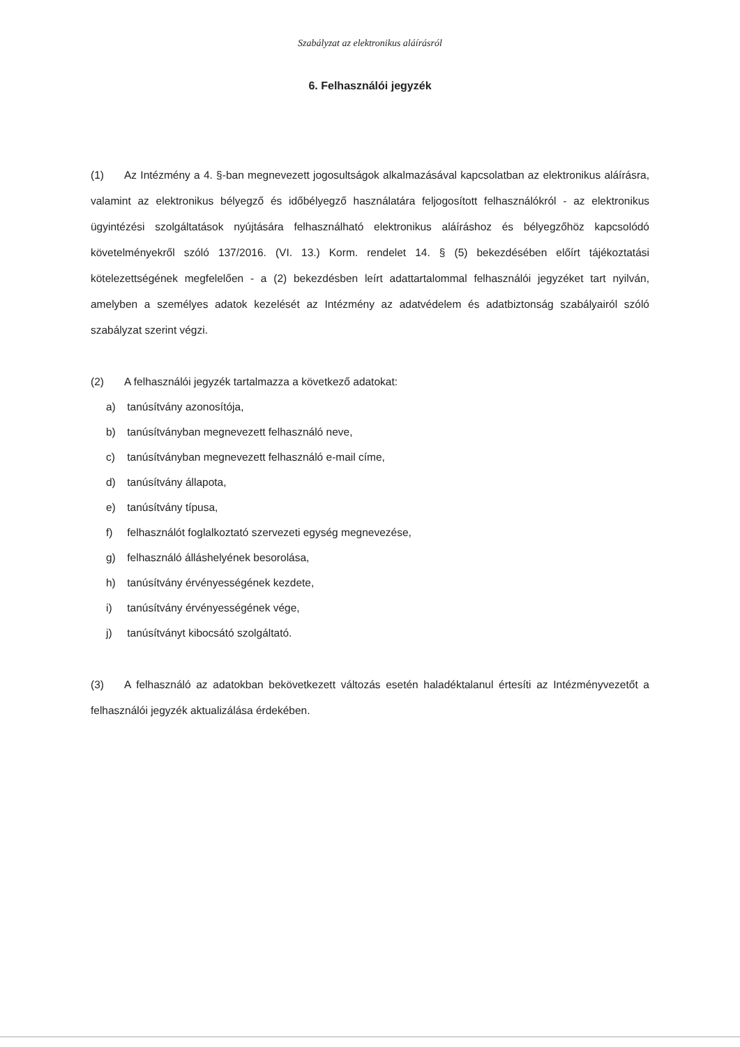Szabályzat az elektronikus aláírásról
6. Felhasználói jegyzék
(1) Az Intézmény a 4. §-ban megnevezett jogosultságok alkalmazásával kapcsolatban az elektronikus aláírásra, valamint az elektronikus bélyegző és időbélyegző használatára feljogosított felhasználókról - az elektronikus ügyintézési szolgáltatások nyújtására felhasználható elektronikus aláíráshoz és bélyegzőhöz kapcsolódó követelményekről szóló 137/2016. (VI. 13.) Korm. rendelet 14. § (5) bekezdésében előírt tájékoztatási kötelezettségének megfelelően - a (2) bekezdésben leírt adattartalommal felhasználói jegyzéket tart nyilván, amelyben a személyes adatok kezelését az Intézmény az adatvédelem és adatbiztonság szabályairól szóló szabályzat szerint végzi.
(2) A felhasználói jegyzék tartalmazza a következő adatokat:
a) tanúsítvány azonosítója,
b) tanúsítványban megnevezett felhasználó neve,
c) tanúsítványban megnevezett felhasználó e-mail címe,
d) tanúsítvány állapota,
e) tanúsítvány típusa,
f) felhasználót foglalkoztató szervezeti egység megnevezése,
g) felhasználó álláshelyének besorolása,
h) tanúsítvány érvényességének kezdete,
i) tanúsítvány érvényességének vége,
j) tanúsítványt kibocsátó szolgáltató.
(3) A felhasználó az adatokban bekövetkezett változás esetén haladéktalanul értesíti az Intézményvezetőt a felhasználói jegyzék aktualizálása érdekében.